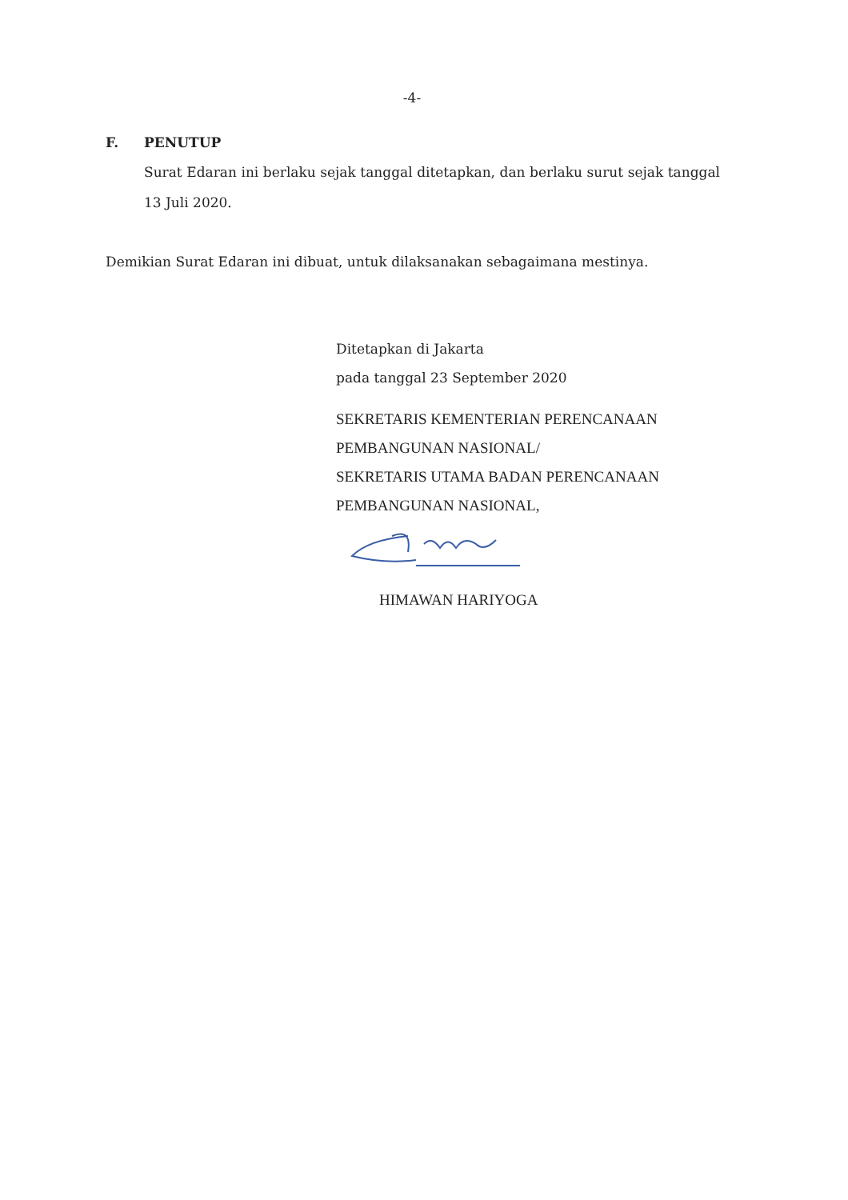-4-
F. PENUTUP
Surat Edaran ini berlaku sejak tanggal ditetapkan, dan berlaku surut sejak tanggal 13 Juli 2020.
Demikian Surat Edaran ini dibuat, untuk dilaksanakan sebagaimana mestinya.
Ditetapkan di Jakarta
pada tanggal 23 September 2020
SEKRETARIS KEMENTERIAN PERENCANAAN
PEMBANGUNAN NASIONAL/
SEKRETARIS UTAMA BADAN PERENCANAAN
PEMBANGUNAN NASIONAL,
HIMAWAN HARIYOGA